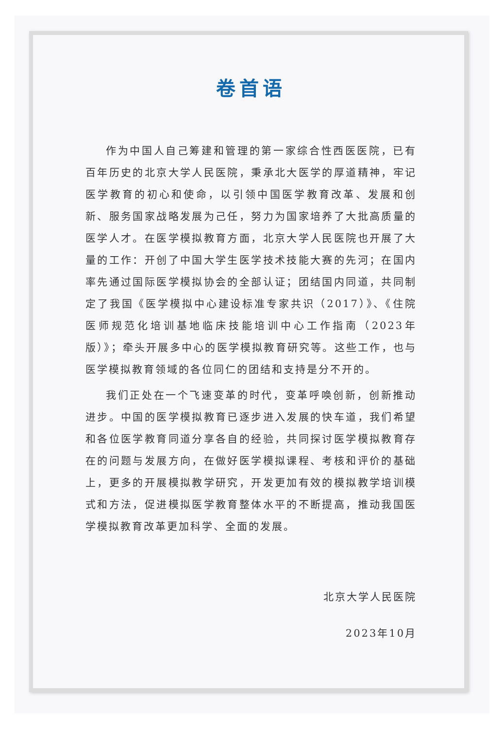卷首语
作为中国人自己筹建和管理的第一家综合性西医医院，已有百年历史的北京大学人民医院，秉承北大医学的厚道精神，牢记医学教育的初心和使命，以引领中国医学教育改革、发展和创新、服务国家战略发展为己任，努力为国家培养了大批高质量的医学人才。在医学模拟教育方面，北京大学人民医院也开展了大量的工作：开创了中国大学生医学技术技能大赛的先河；在国内率先通过国际医学模拟协会的全部认证；团结国内同道，共同制定了我国《医学模拟中心建设标准专家共识（2017）》、《住院医师规范化培训基地临床技能培训中心工作指南（2023年版）》；牵头开展多中心的医学模拟教育研究等。这些工作，也与医学模拟教育领域的各位同仁的团结和支持是分不开的。
我们正处在一个飞速变革的时代，变革呼唤创新，创新推动进步。中国的医学模拟教育已逐步进入发展的快车道，我们希望和各位医学教育同道分享各自的经验，共同探讨医学模拟教育存在的问题与发展方向，在做好医学模拟课程、考核和评价的基础上，更多的开展模拟教学研究，开发更加有效的模拟教学培训模式和方法，促进模拟医学教育整体水平的不断提高，推动我国医学模拟教育改革更加科学、全面的发展。
北京大学人民医院
2023年10月